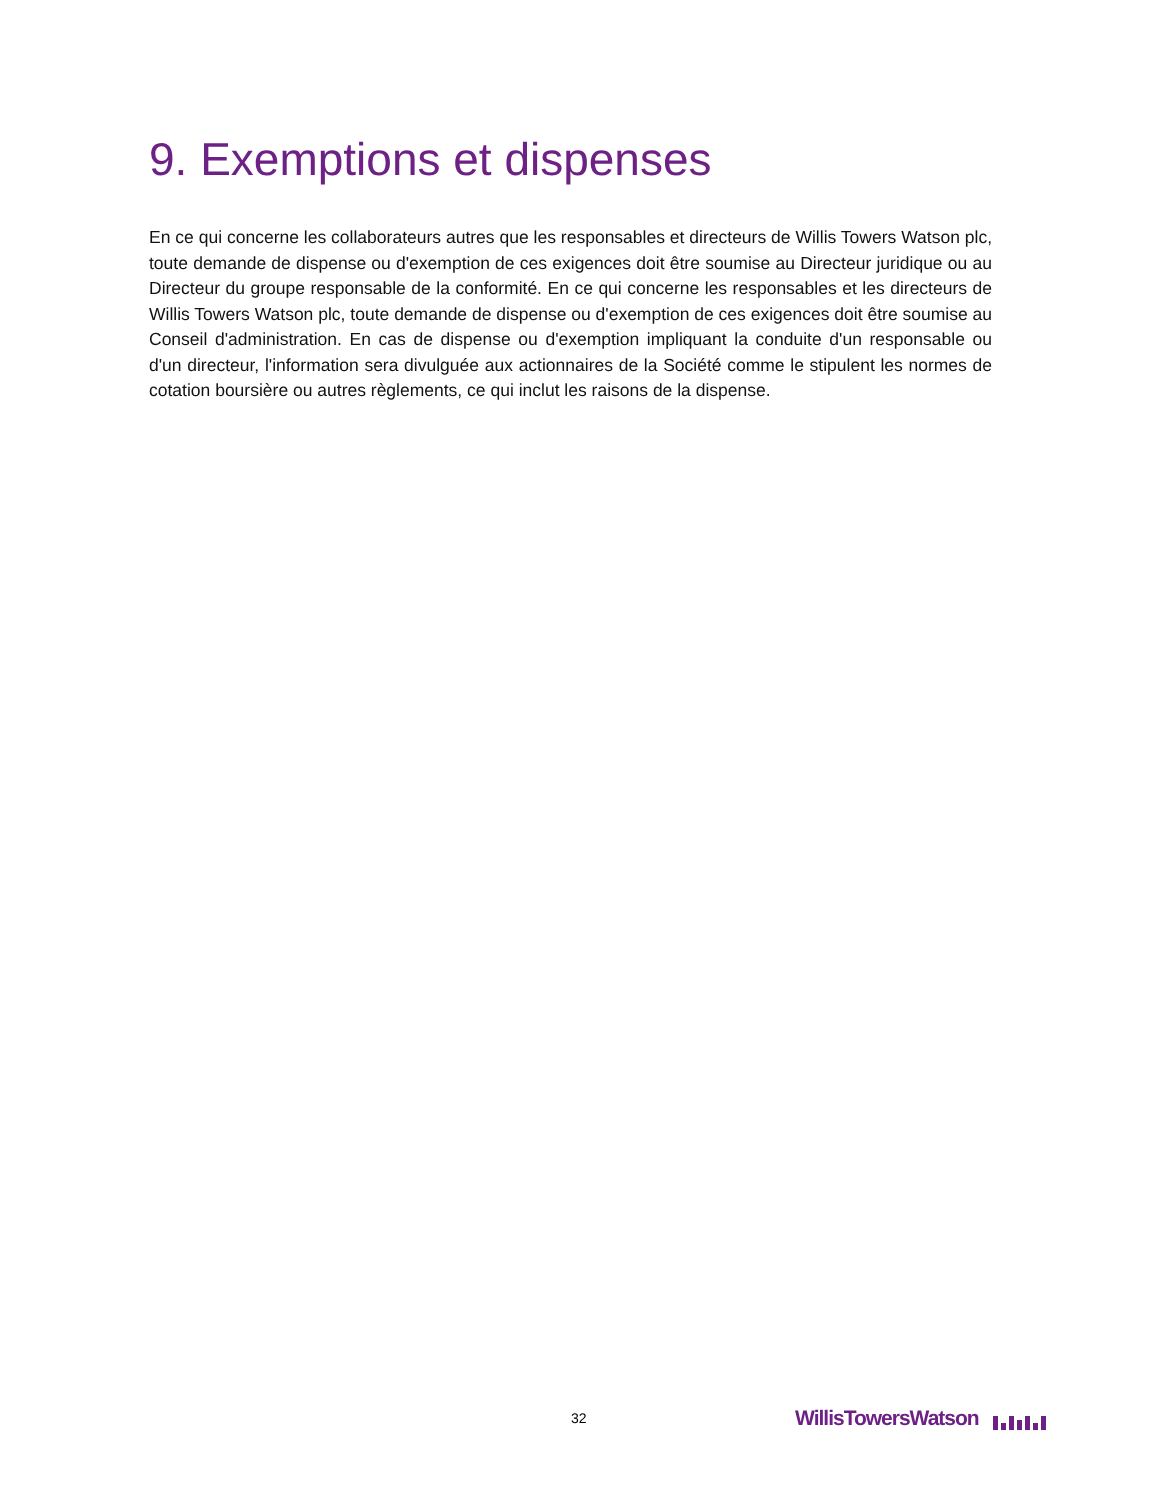9. Exemptions et dispenses
En ce qui concerne les collaborateurs autres que les responsables et directeurs de Willis Towers Watson plc, toute demande de dispense ou d'exemption de ces exigences doit être soumise au Directeur juridique ou au Directeur du groupe responsable de la conformité. En ce qui concerne les responsables et les directeurs de Willis Towers Watson plc, toute demande de dispense ou d'exemption de ces exigences doit être soumise au Conseil d'administration. En cas de dispense ou d'exemption impliquant la conduite d'un responsable ou d'un directeur, l'information sera divulguée aux actionnaires de la Société comme le stipulent les normes de cotation boursière ou autres règlements, ce qui inclut les raisons de la dispense.
32 WillisTowersWatson